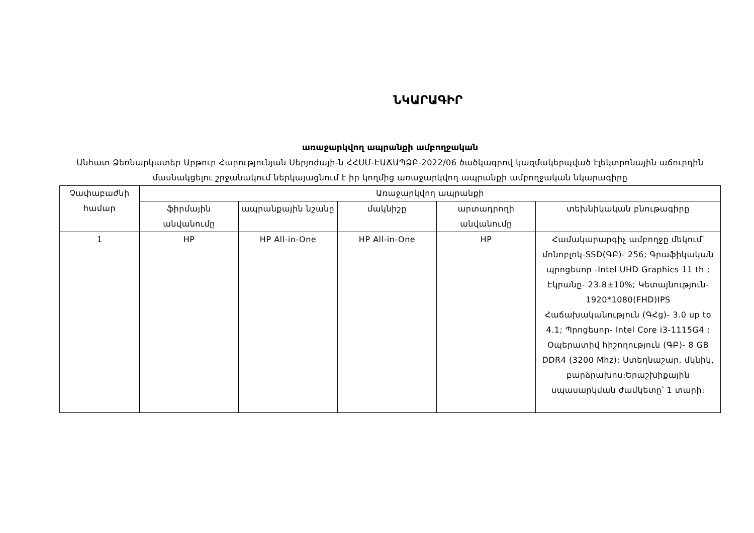ՆԿԱՐԱԳԻՐ
առաջարկվող ապրանքի ամբողջական
Անհատ Ձեռնարկատեր Արթուր Հարությունյան Սերյոժայի-ն ՀՀՍՄ-ԷԱՃԱՊՁԲ-2022/06 ծածկագրով կազմակերպված էլեկտրոնային աճուրդին մասնակցելու շրջանակում ներկայացնում է իր կողմից առաջարկվող ապրանքի ամբողջական նկարագիրը
| Չափաբաժնի համար | Առաջարկվող ապրանքի | | | | |
| --- | --- | --- | --- | --- | --- |
| | ֆիրմային անվանումը | ապրանքային նշանը | մակնիշը | արտադրողի անվանումը | տեխնիկական բնութագիրը |
| 1 | HP | HP All-in-One | HP All-in-One | HP | Համակարարգիչ ամբողջը մեկում՝ մոնոբլոկ-SSD(ԳԲ)- 256; Գրաֆիկական պրոցեսոր -Intel UHD Graphics 11 th ; Էկրանը- 23.8±10%; Կետայնություն- 1920*1080(FHD)IPS Հաճախականություն (ԳՀց)- 3.0 up to 4.1; Պրոցեսոր- Intel Core i3-1115G4 ; Օպերատիվ հիշողություն (ԳԲ)- 8 GB DDR4 (3200 Mhz); Ստեղնաշար, մկնիկ, բարձրախոս։Երաշխիքային սպասարկման ժամկետը՝ 1 տարի։ |